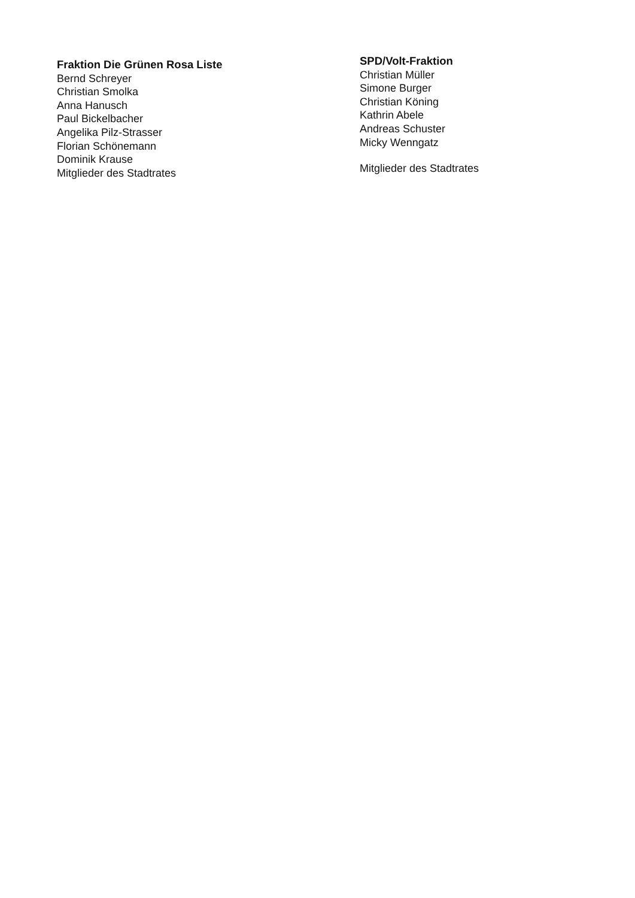Fraktion Die Grünen Rosa Liste
Bernd Schreyer
Christian Smolka
Anna Hanusch
Paul Bickelbacher
Angelika Pilz-Strasser
Florian Schönemann
Dominik Krause
Mitglieder des Stadtrates
SPD/Volt-Fraktion
Christian Müller
Simone Burger
Christian Köning
Kathrin Abele
Andreas Schuster
Micky Wenngatz
Mitglieder des Stadtrates